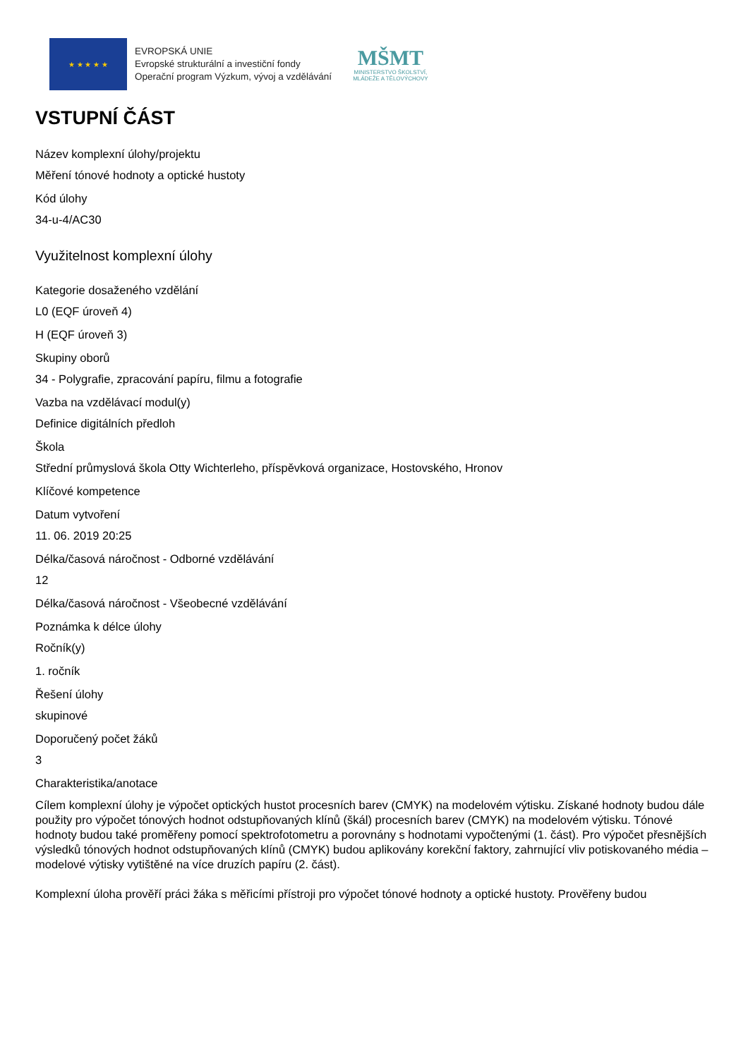★ ★ ★ ★ ★
EVROPSKÁ UNIE
Evropské strukturální a investiční fondy
Operační program Výzkum, vývoj a vzdělávání
MŠMT
MINISTERSTVO ŠKOLSTVÍ,
MLÁDEŽE A TĚLOVÝCHOVY
VSTUPNÍ ČÁST
Název komplexní úlohy/projektu
Měření tónové hodnoty a optické hustoty
Kód úlohy
34-u-4/AC30
Využitelnost komplexní úlohy
Kategorie dosaženého vzdělání
L0 (EQF úroveň 4)
H (EQF úroveň 3)
Skupiny oborů
34 - Polygrafie, zpracování papíru, filmu a fotografie
Vazba na vzdělávací modul(y)
Definice digitálních předloh
Škola
Střední průmyslová škola Otty Wichterleho, příspěvková organizace, Hostovského, Hronov
Klíčové kompetence
Datum vytvoření
11. 06. 2019 20:25
Délka/časová náročnost - Odborné vzdělávání
12
Délka/časová náročnost - Všeobecné vzdělávání
Poznámka k délce úlohy
Ročník(y)
1. ročník
Řešení úlohy
skupinové
Doporučený počet žáků
3
Charakteristika/anotace
Cílem komplexní úlohy je výpočet optických hustot procesních barev (CMYK) na modelovém výtisku. Získané hodnoty budou dále použity pro výpočet tónových hodnot odstupňovaných klínů (škál) procesních barev (CMYK) na modelovém výtisku. Tónové hodnoty budou také proměřeny pomocí spektrofotometru a porovnány s hodnotami vypočtenými (1. část). Pro výpočet přesnějších výsledků tónových hodnot odstupňovaných klínů (CMYK) budou aplikovány korekční faktory, zahrnující vliv potiskovaného média – modelové výtisky vytištěné na více druzích papíru (2. část).
Komplexní úloha prověří práci žáka s měřicími přístroji pro výpočet tónové hodnoty a optické hustoty. Prověřeny budou